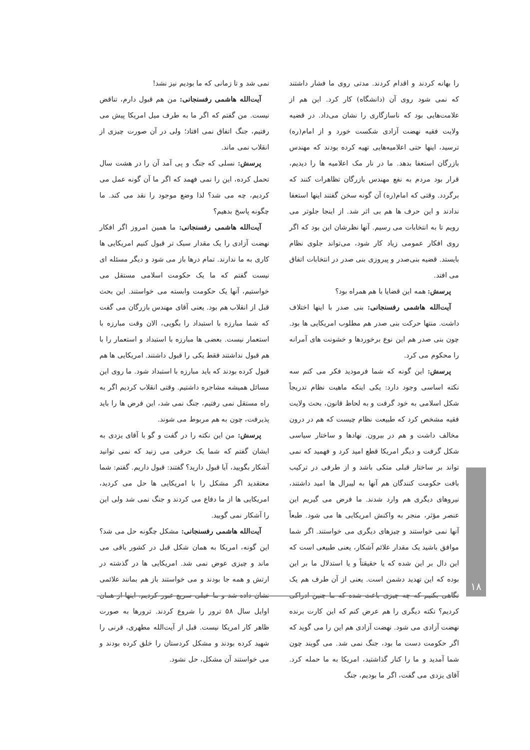را بهانه کردند و اقدام کردند. مدتی روی ما فشار داشتند که نمی شود روی آن (دانشگاه) کار کرد. این هم از علامت‌هایی بود که ناسازگاری را نشان می‌داد. در قضیه ولایت فقیه نهضت آزادی شکست خورد و از امام(ره) ترسید، اینها حتی اعلامیه‌هایی تهیه کرده بودند که مهندس بازرگان استعفا بدهد. ما در نار مک اعلامیه ها را دیدیم، قرار بود مردم به نفع مهندس بازرگان تظاهرات کنند که برگردد. وقتی که امام(ره) آن گونه سخن گفتند اینها استعفا ندادند و این حرف ها هم بی اثر شد. از اینجا جلوتر می رویم تا به انتخابات می رسیم. آنها نظرشان این بود که اگر روی افکار عمومی زیاد کار شود، می‌تواند جلوی نظام بایستد. قضیه بنی‌صدر و پیروزی بنی صدر در انتخابات اتفاق می افتد.
پرسش: همه این قضایا با هم همراه بود؟
آیت‌الله هاشمی رفسنجانی: بنی صدر با اینها اختلاف داشت. منتها حرکت بنی صدر هم مطلوب امریکایی ها بود. چون بنی صدر هم این نوع برخوردها و خشونت های آمرانه را محکوم می کرد.
پرسش: این گونه که شما فرمودید فکر می کنم سه نکته اساسی وجود دارد: یکی اینکه ماهیت نظام تدریجاً شکل اسلامی به خود گرفت و به لحاظ قانون، بحث ولایت فقیه مشخص کرد که طبیعت نظام چیست که هم در درون مخالف داشت و هم در بیرون. نهادها و ساختار سیاسی شکل گرفت و دیگر امریکا قطع امید کرد و فهمید که نمی تواند بر ساختار قبلی متکی باشد و از طرفی در ترکیب بافت حکومت کنندگان هم آنها به لیبرال ها امید داشتند، نیروهای دیگری هم وارد شدند. ما فرض می گیریم این عنصر مؤثر، منجر به واکنش امریکایی ها می شود. طبعاً آنها نمی خواستند و چیزهای دیگری می خواستند. اگر شما موافق باشید یک مقدار علائم آشکار، یعنی طبیعی است که این دال بر این شده که یا حقیقتاً و یا استدلال ما بر این بوده که این تهدید دشمن است. یعنی از آن طرف هم یک نگاهی بکنیم که چه چیزی باعث شده که ما چنین ادراکی کردیم؟ نکته دیگری را هم عرض کنم که این کارت برنده نهضت آزادی می شود. نهضت آزادی هم این را می گوید که اگر حکومت دست ما بود، جنگ نمی شد. می گویند چون شما آمدید و ما را کنار گذاشتید، امریکا به ما حمله کرد. آقای یزدی می گفت، اگر ما بودیم، جنگ
نمی شد و تا زمانی که ما بودیم نیز نشد!
آیت‌الله هاشمی رفسنجانی: من هم قبول دارم، تناقض نیست. من گفتم که اگر ما به طرف میل امریکا پیش می رفتیم، جنگ اتفاق نمی افتاد؛ ولی در آن صورت چیزی از انقلاب نمی ماند.
پرسش: نسلی که جنگ و پی آمد آن را در هشت سال تحمل کرده، این را نمی فهمد که اگر ما آن گونه عمل می کردیم، چه می شد؟ لذا وضع موجود را نقد می کند. ما چگونه پاسخ بدهیم؟
آیت‌الله هاشمی رفسنجانی: ما همین امروز اگر افکار نهضت آزادی را یک مقدار سبک تر قبول کنیم امریکایی ها کاری به ما ندارند. تمام درها باز می شود و دیگر مسئله ای نیست گفتم که ما یک حکومت اسلامی مستقل می خواستیم، آنها یک حکومت وابسته می خواستند. این بحث قبل از انقلاب هم بود. یعنی آقای مهندس بازرگان می گفت که شما مبارزه با استبداد را بگویی، الان وقت مبارزه با استعمار نیست. بعضی ها مبارزه با استبداد و استعمار را با هم قبول نداشتند فقط یکی را قبول داشتند. امریکایی ها هم قبول کرده بودند که باید مبارزه با استبداد شود. ما روی این مسائل همیشه مشاجره داشتیم. وقتی انقلاب کردیم اگر به راه مستقل نمی رفتیم، جنگ نمی شد، این فرض ها را باید پذیرفت، چون به هم مربوط می شوند.
پرسش: من این نکته را در گفت و گو با آقای یزدی به ایشان گفتم که شما یک حرفی می زنید که نمی توانید آشکار بگویید، آیا قبول دارید؟ گفتند: قبول داریم. گفتم: شما معتقدید اگر مشکل را با امریکایی ها حل می کردید، امریکایی ها از ما دفاع می کردند و جنگ نمی شد ولی این را آشکار نمی گویید.
آیت‌الله هاشمی رفسنجانی: مشکل چگونه حل می شد؟ این گونه، امریکا به همان شکل قبل در کشور باقی می ماند و چیزی عوض نمی شد. امریکایی ها در گذشته در ارتش و همه جا بودند و می خواستند باز هم بمانند علائمی نشان داده شد و ما خیلی سریع عبور کردیم. اینها از همان اوایل سال ۵۸ ترور را شروع کردند. ترورها به صورت ظاهر کار امریکا نیست. قبل از آیت‌الله مطهری، قرنی را شهید کرده بودند و مشکل کردستان را خلق کرده بودند و می خواستند آن مشکل، حل نشود.
۱۸